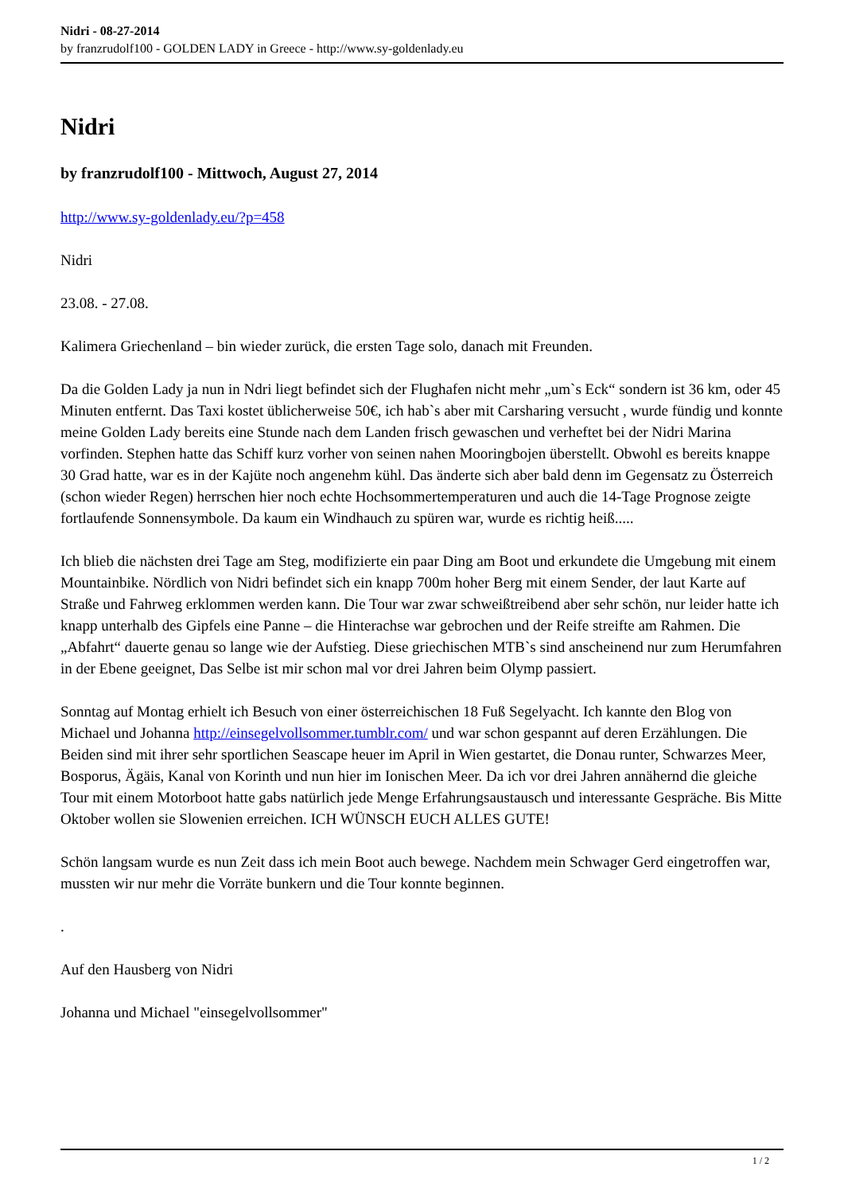Nidri - 08-27-2014
by franzrudolf100 - GOLDEN LADY in Greece - http://www.sy-goldenlady.eu
Nidri
by franzrudolf100 - Mittwoch, August 27, 2014
http://www.sy-goldenlady.eu/?p=458
Nidri
23.08. - 27.08.
Kalimera Griechenland – bin wieder zurück, die ersten Tage solo, danach mit Freunden.
Da die Golden Lady ja nun in Ndri liegt befindet sich der Flughafen nicht mehr „um`s Eck“ sondern ist 36 km, oder 45 Minuten entfernt. Das Taxi kostet üblicherweise 50€, ich hab`s aber mit Carsharing versucht , wurde fündig und konnte meine Golden Lady bereits eine Stunde nach dem Landen frisch gewaschen und verheftet bei der Nidri Marina vorfinden. Stephen hatte das Schiff kurz vorher von seinen nahen Mooringbojen überstellt. Obwohl es bereits knappe 30 Grad hatte, war es in der Kajüte noch angenehm kühl. Das änderte sich aber bald denn im Gegensatz zu Österreich (schon wieder Regen) herrschen hier noch echte Hochsommertemperaturen und auch die 14-Tage Prognose zeigte fortlaufende Sonnensymbole. Da kaum ein Windhauch zu spüren war, wurde es richtig heiß.....
Ich blieb die nächsten drei Tage am Steg, modifizierte ein paar Ding am Boot und erkundete die Umgebung mit einem Mountainbike. Nördlich von Nidri befindet sich ein knapp 700m hoher Berg mit einem Sender, der laut Karte auf Straße und Fahrweg erklommen werden kann. Die Tour war zwar schweißtreibend aber sehr schön, nur leider hatte ich knapp unterhalb des Gipfels eine Panne – die Hinterachse war gebrochen und der Reife streifte am Rahmen. Die „Abfahrt“ dauerte genau so lange wie der Aufstieg. Diese griechischen MTB`s sind anscheinend nur zum Herumfahren in der Ebene geeignet, Das Selbe ist mir schon mal vor drei Jahren beim Olymp passiert.
Sonntag auf Montag erhielt ich Besuch von einer österreichischen 18 Fuß Segelyacht. Ich kannte den Blog von Michael und Johanna http://einsegelvollsommer.tumblr.com/ und war schon gespannt auf deren Erzählungen. Die Beiden sind mit ihrer sehr sportlichen Seascape heuer im April in Wien gestartet, die Donau runter, Schwarzes Meer, Bosporus, Ägäis, Kanal von Korinth und nun hier im Ionischen Meer. Da ich vor drei Jahren annähernd die gleiche Tour mit einem Motorboot hatte gabs natürlich jede Menge Erfahrungsaustausch und interessante Gespräche. Bis Mitte Oktober wollen sie Slowenien erreichen. ICH WÜNSCH EUCH ALLES GUTE!
Schön langsam wurde es nun Zeit dass ich mein Boot auch bewege. Nachdem mein Schwager Gerd eingetroffen war, mussten wir nur mehr die Vorräte bunkern und die Tour konnte beginnen.
.
Auf den Hausberg von Nidri
Johanna und Michael "einsegelvollsommer"
1 / 2